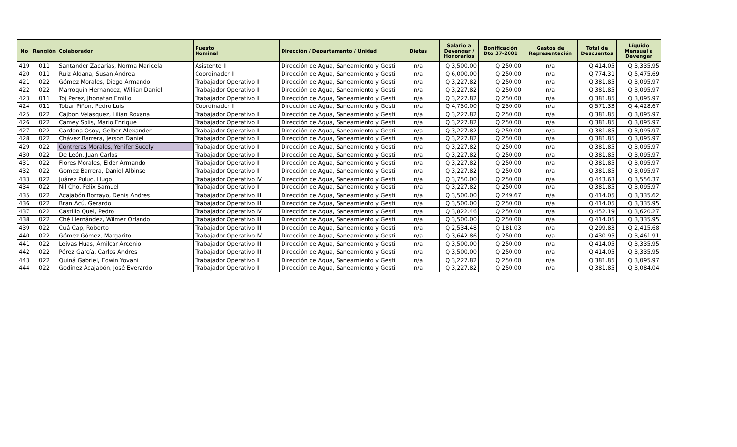| No | Renglón | Colaborador | Puesto Nominal | Dirección / Departamento / Unidad | Dietas | Salario a Devengar / Honorarios | Bonificación Dto 37-2001 | Gastos de Representación | Total de Descuentos | Líquido Mensual a Devengar |
| --- | --- | --- | --- | --- | --- | --- | --- | --- | --- | --- |
| 419 | 011 | Santander Zacarias, Norma Maricela | Asistente II | Dirección de Agua, Saneamiento y Gesti | n/a | Q 3,500.00 | Q 250.00 | n/a | Q 414.05 | Q 3,335.95 |
| 420 | 011 | Ruiz Aldana, Susan Andrea | Coordinador II | Dirección de Agua, Saneamiento y Gesti | n/a | Q 6,000.00 | Q 250.00 | n/a | Q 774.31 | Q 5,475.69 |
| 421 | 022 | Gómez Morales, Diego Armando | Trabajador Operativo II | Dirección de Agua, Saneamiento y Gesti | n/a | Q 3,227.82 | Q 250.00 | n/a | Q 381.85 | Q 3,095.97 |
| 422 | 022 | Marroquín Hernandez, Willian Daniel | Trabajador Operativo II | Dirección de Agua, Saneamiento y Gesti | n/a | Q 3,227.82 | Q 250.00 | n/a | Q 381.85 | Q 3,095.97 |
| 423 | 011 | Toj Perez, Jhonatan Emilio | Trabajador Operativo II | Dirección de Agua, Saneamiento y Gesti | n/a | Q 3,227.82 | Q 250.00 | n/a | Q 381.85 | Q 3,095.97 |
| 424 | 011 | Tobar Piñon, Pedro Luis | Coordinador II | Dirección de Agua, Saneamiento y Gesti | n/a | Q 4,750.00 | Q 250.00 | n/a | Q 571.33 | Q 4,428.67 |
| 425 | 022 | Cajbon Velasquez, Lilian Roxana | Trabajador Operativo II | Dirección de Agua, Saneamiento y Gesti | n/a | Q 3,227.82 | Q 250.00 | n/a | Q 381.85 | Q 3,095.97 |
| 426 | 022 | Camey Solis, Mario Enrique | Trabajador Operativo II | Dirección de Agua, Saneamiento y Gesti | n/a | Q 3,227.82 | Q 250.00 | n/a | Q 381.85 | Q 3,095.97 |
| 427 | 022 | Cardona Osoy, Gelber Alexander | Trabajador Operativo II | Dirección de Agua, Saneamiento y Gesti | n/a | Q 3,227.82 | Q 250.00 | n/a | Q 381.85 | Q 3,095.97 |
| 428 | 022 | Chávez Barrera, Jerson Daniel | Trabajador Operativo II | Dirección de Agua, Saneamiento y Gesti | n/a | Q 3,227.82 | Q 250.00 | n/a | Q 381.85 | Q 3,095.97 |
| 429 | 022 | Contreras Morales, Yenifer Sucely | Trabajador Operativo II | Dirección de Agua, Saneamiento y Gesti | n/a | Q 3,227.82 | Q 250.00 | n/a | Q 381.85 | Q 3,095.97 |
| 430 | 022 | De León, Juan Carlos | Trabajador Operativo II | Dirección de Agua, Saneamiento y Gesti | n/a | Q 3,227.82 | Q 250.00 | n/a | Q 381.85 | Q 3,095.97 |
| 431 | 022 | Flores Morales, Elder Armando | Trabajador Operativo II | Dirección de Agua, Saneamiento y Gesti | n/a | Q 3,227.82 | Q 250.00 | n/a | Q 381.85 | Q 3,095.97 |
| 432 | 022 | Gomez Barrera, Daniel Albinse | Trabajador Operativo II | Dirección de Agua, Saneamiento y Gesti | n/a | Q 3,227.82 | Q 250.00 | n/a | Q 381.85 | Q 3,095.97 |
| 433 | 022 | Juárez Puluc, Hugo | Trabajador Operativo IV | Dirección de Agua, Saneamiento y Gesti | n/a | Q 3,750.00 | Q 250.00 | n/a | Q 443.63 | Q 3,556.37 |
| 434 | 022 | Nil Cho, Felix Samuel | Trabajador Operativo II | Dirección de Agua, Saneamiento y Gesti | n/a | Q 3,227.82 | Q 250.00 | n/a | Q 381.85 | Q 3,095.97 |
| 435 | 022 | Acajabón Borrayo, Denis Andres | Trabajador Operativo III | Dirección de Agua, Saneamiento y Gesti | n/a | Q 3,500.00 | Q 249.67 | n/a | Q 414.05 | Q 3,335.62 |
| 436 | 022 | Bran Acú, Gerardo | Trabajador Operativo III | Dirección de Agua, Saneamiento y Gesti | n/a | Q 3,500.00 | Q 250.00 | n/a | Q 414.05 | Q 3,335.95 |
| 437 | 022 | Castillo Quel, Pedro | Trabajador Operativo IV | Dirección de Agua, Saneamiento y Gesti | n/a | Q 3,822.46 | Q 250.00 | n/a | Q 452.19 | Q 3,620.27 |
| 438 | 022 | Ché Hernández, Wilmer Orlando | Trabajador Operativo III | Dirección de Agua, Saneamiento y Gesti | n/a | Q 3,500.00 | Q 250.00 | n/a | Q 414.05 | Q 3,335.95 |
| 439 | 022 | Cuá Cap, Roberto | Trabajador Operativo III | Dirección de Agua, Saneamiento y Gesti | n/a | Q 2,534.48 | Q 181.03 | n/a | Q 299.83 | Q 2,415.68 |
| 440 | 022 | Gómez Gómez, Margarito | Trabajador Operativo IV | Dirección de Agua, Saneamiento y Gesti | n/a | Q 3,642.86 | Q 250.00 | n/a | Q 430.95 | Q 3,461.91 |
| 441 | 022 | Leivas Huas, Amilcar Arcenio | Trabajador Operativo III | Dirección de Agua, Saneamiento y Gesti | n/a | Q 3,500.00 | Q 250.00 | n/a | Q 414.05 | Q 3,335.95 |
| 442 | 022 | Pérez García, Carlos Andres | Trabajador Operativo III | Dirección de Agua, Saneamiento y Gesti | n/a | Q 3,500.00 | Q 250.00 | n/a | Q 414.05 | Q 3,335.95 |
| 443 | 022 | Quiná Gabriel, Edwin Yovani | Trabajador Operativo II | Dirección de Agua, Saneamiento y Gesti | n/a | Q 3,227.82 | Q 250.00 | n/a | Q 381.85 | Q 3,095.97 |
| 444 | 022 | Godínez Acajabón, José Everardo | Trabajador Operativo II | Dirección de Agua, Saneamiento y Gesti | n/a | Q 3,227.82 | Q 250.00 | n/a | Q 381.85 | Q 3,084.04 |